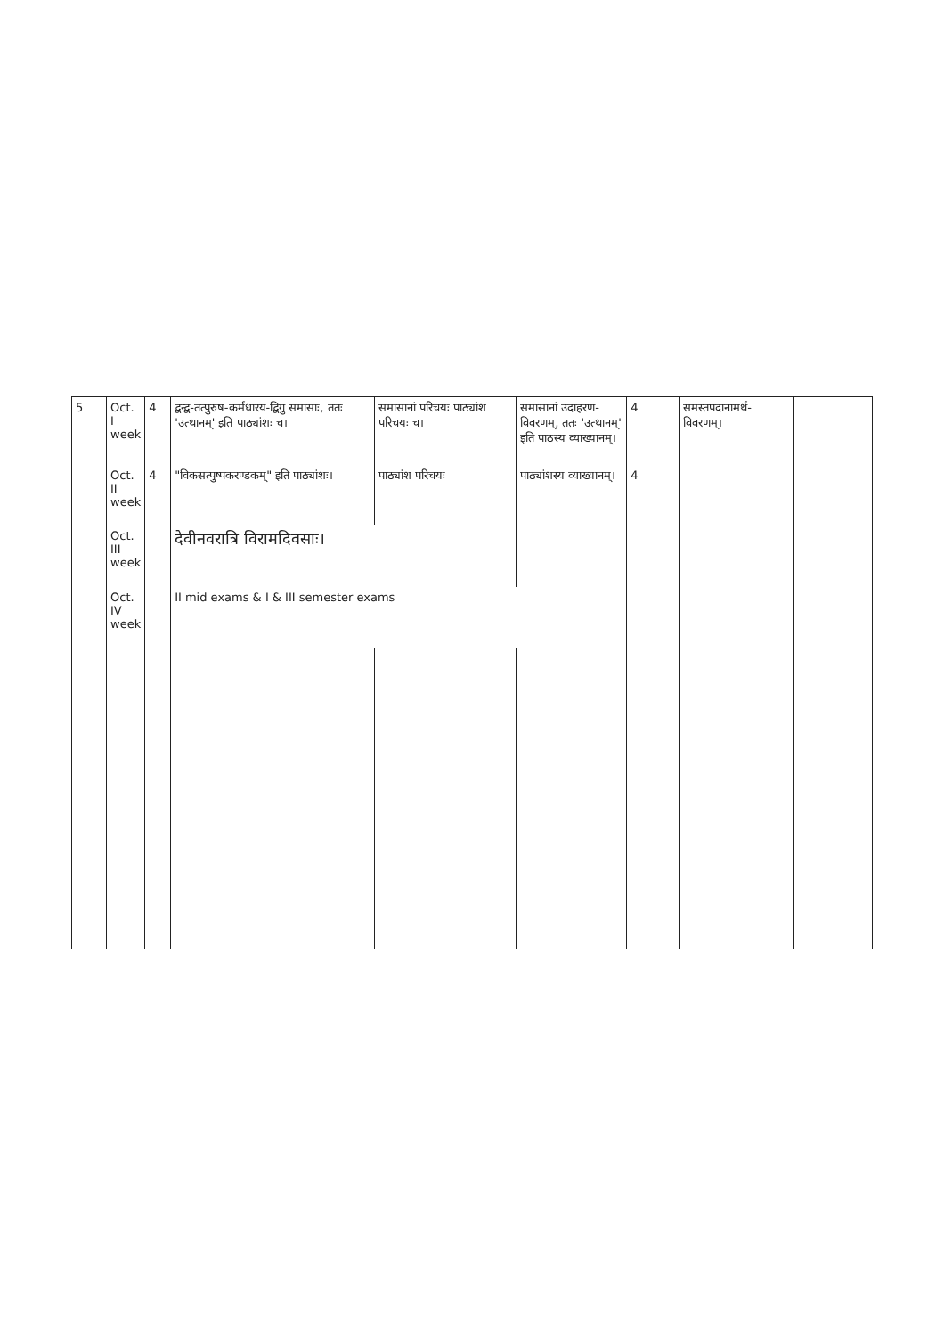| 5 | Oct. I week | 4 | द्वन्द्व-तत्पुरुष-कर्मधारय-द्विगु समासाः, ततः 'उत्थानम्' इति पाठ्यांशः च। | समासानां परिचयः पाठ्यांश परिचयः च। | समासानां उदाहरण-विवरणम्, ततः 'उत्थानम्' इति पाठस्य व्याख्यानम्। | 4 | समस्तपदानामर्थ-विवरणम्। | |
| | Oct. II week | 4 | "विकसत्पुष्पकरण्डकम्" इति पाठ्यांशः। | पाठ्यांश परिचयः | पाठ्यांशस्य व्याख्यानम्। | 4 | | |
| | Oct. III week | | देवीनवरात्रि विरामदिवसाः। | | | | | |
| | Oct. IV week | | II mid exams & I & III semester exams | | | | | |